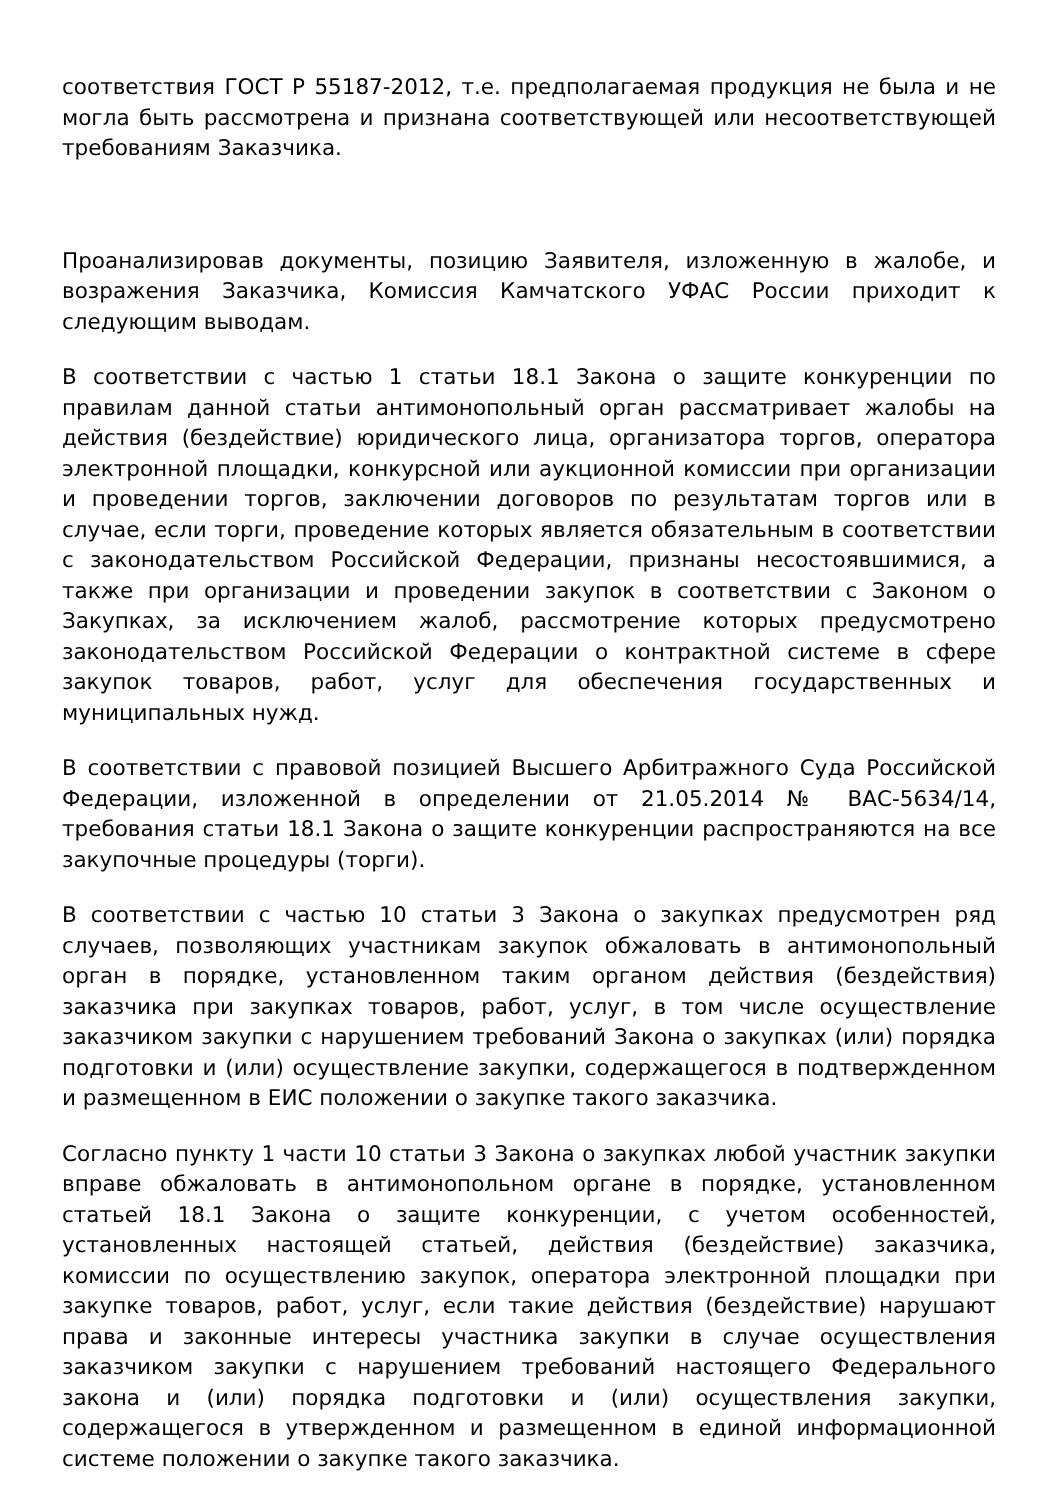соответствия ГОСТ Р 55187-2012, т.е. предполагаемая продукция не была и не могла быть рассмотрена и признана соответствующей или несоответствующей требованиям Заказчика.
Проанализировав документы, позицию Заявителя, изложенную в жалобе, и возражения Заказчика, Комиссия Камчатского УФАС России приходит к следующим выводам.
В соответствии с частью 1 статьи 18.1 Закона о защите конкуренции по правилам данной статьи антимонопольный орган рассматривает жалобы на действия (бездействие) юридического лица, организатора торгов, оператора электронной площадки, конкурсной или аукционной комиссии при организации и проведении торгов, заключении договоров по результатам торгов или в случае, если торги, проведение которых является обязательным в соответствии с законодательством Российской Федерации, признаны несостоявшимися, а также при организации и проведении закупок в соответствии с Законом о Закупках, за исключением жалоб, рассмотрение которых предусмотрено законодательством Российской Федерации о контрактной системе в сфере закупок товаров, работ, услуг для обеспечения государственных и муниципальных нужд.
В соответствии с правовой позицией Высшего Арбитражного Суда Российской Федерации, изложенной в определении от 21.05.2014 № ВАС-5634/14, требования статьи 18.1 Закона о защите конкуренции распространяются на все закупочные процедуры (торги).
В соответствии с частью 10 статьи 3 Закона о закупках предусмотрен ряд случаев, позволяющих участникам закупок обжаловать в антимонопольный орган в порядке, установленном таким органом действия (бездействия) заказчика при закупках товаров, работ, услуг, в том числе осуществление заказчиком закупки с нарушением требований Закона о закупках (или) порядка подготовки и (или) осуществление закупки, содержащегося в подтвержденном и размещенном в ЕИС положении о закупке такого заказчика.
Согласно пункту 1 части 10 статьи 3 Закона о закупках любой участник закупки вправе обжаловать в антимонопольном органе в порядке, установленном статьей 18.1 Закона о защите конкуренции, с учетом особенностей, установленных настоящей статьей, действия (бездействие) заказчика, комиссии по осуществлению закупок, оператора электронной площадки при закупке товаров, работ, услуг, если такие действия (бездействие) нарушают права и законные интересы участника закупки в случае осуществления заказчиком закупки с нарушением требований настоящего Федерального закона и (или) порядка подготовки и (или) осуществления закупки, содержащегося в утвержденном и размещенном в единой информационной системе положении о закупке такого заказчика.